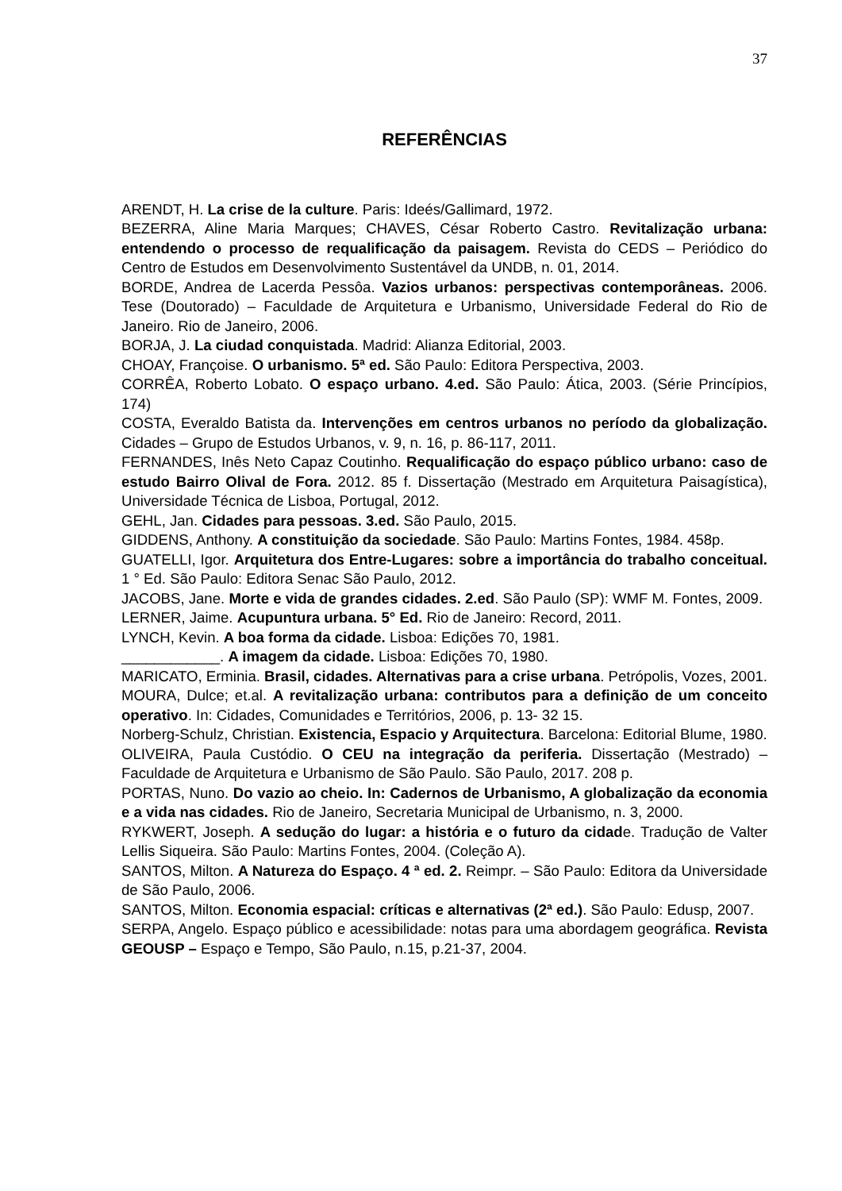37
REFERÊNCIAS
ARENDT, H. La crise de la culture. Paris: Ideés/Gallimard, 1972.
BEZERRA, Aline Maria Marques; CHAVES, César Roberto Castro. Revitalização urbana: entendendo o processo de requalificação da paisagem. Revista do CEDS – Periódico do Centro de Estudos em Desenvolvimento Sustentável da UNDB, n. 01, 2014.
BORDE, Andrea de Lacerda Pessôa. Vazios urbanos: perspectivas contemporâneas. 2006. Tese (Doutorado) – Faculdade de Arquitetura e Urbanismo, Universidade Federal do Rio de Janeiro. Rio de Janeiro, 2006.
BORJA, J. La ciudad conquistada. Madrid: Alianza Editorial, 2003.
CHOAY, Françoise. O urbanismo. 5ª ed. São Paulo: Editora Perspectiva, 2003.
CORRÊA, Roberto Lobato. O espaço urbano. 4.ed. São Paulo: Ática, 2003. (Série Princípios, 174)
COSTA, Everaldo Batista da. Intervenções em centros urbanos no período da globalização. Cidades – Grupo de Estudos Urbanos, v. 9, n. 16, p. 86-117, 2011.
FERNANDES, Inês Neto Capaz Coutinho. Requalificação do espaço público urbano: caso de estudo Bairro Olival de Fora. 2012. 85 f. Dissertação (Mestrado em Arquitetura Paisagística), Universidade Técnica de Lisboa, Portugal, 2012.
GEHL, Jan. Cidades para pessoas. 3.ed. São Paulo, 2015.
GIDDENS, Anthony. A constituição da sociedade. São Paulo: Martins Fontes, 1984. 458p.
GUATELLI, Igor. Arquitetura dos Entre-Lugares: sobre a importância do trabalho conceitual. 1 ° Ed. São Paulo: Editora Senac São Paulo, 2012.
JACOBS, Jane. Morte e vida de grandes cidades. 2.ed. São Paulo (SP): WMF M. Fontes, 2009.
LERNER, Jaime. Acupuntura urbana. 5° Ed. Rio de Janeiro: Record, 2011.
LYNCH, Kevin. A boa forma da cidade. Lisboa: Edições 70, 1981.
____________. A imagem da cidade. Lisboa: Edições 70, 1980.
MARICATO, Erminia. Brasil, cidades. Alternativas para a crise urbana. Petrópolis, Vozes, 2001.
MOURA, Dulce; et.al. A revitalização urbana: contributos para a definição de um conceito operativo. In: Cidades, Comunidades e Territórios, 2006, p. 13- 32 15.
Norberg-Schulz, Christian. Existencia, Espacio y Arquitectura. Barcelona: Editorial Blume, 1980.
OLIVEIRA, Paula Custódio. O CEU na integração da periferia. Dissertação (Mestrado) – Faculdade de Arquitetura e Urbanismo de São Paulo. São Paulo, 2017. 208 p.
PORTAS, Nuno. Do vazio ao cheio. In: Cadernos de Urbanismo, A globalização da economia e a vida nas cidades. Rio de Janeiro, Secretaria Municipal de Urbanismo, n. 3, 2000.
RYKWERT, Joseph. A sedução do lugar: a história e o futuro da cidade. Tradução de Valter Lellis Siqueira. São Paulo: Martins Fontes, 2004. (Coleção A).
SANTOS, Milton. A Natureza do Espaço. 4 ª ed. 2. Reimpr. – São Paulo: Editora da Universidade de São Paulo, 2006.
SANTOS, Milton. Economia espacial: críticas e alternativas (2ª ed.). São Paulo: Edusp, 2007.
SERPA, Angelo. Espaço público e acessibilidade: notas para uma abordagem geográfica. Revista GEOUSP – Espaço e Tempo, São Paulo, n.15, p.21-37, 2004.